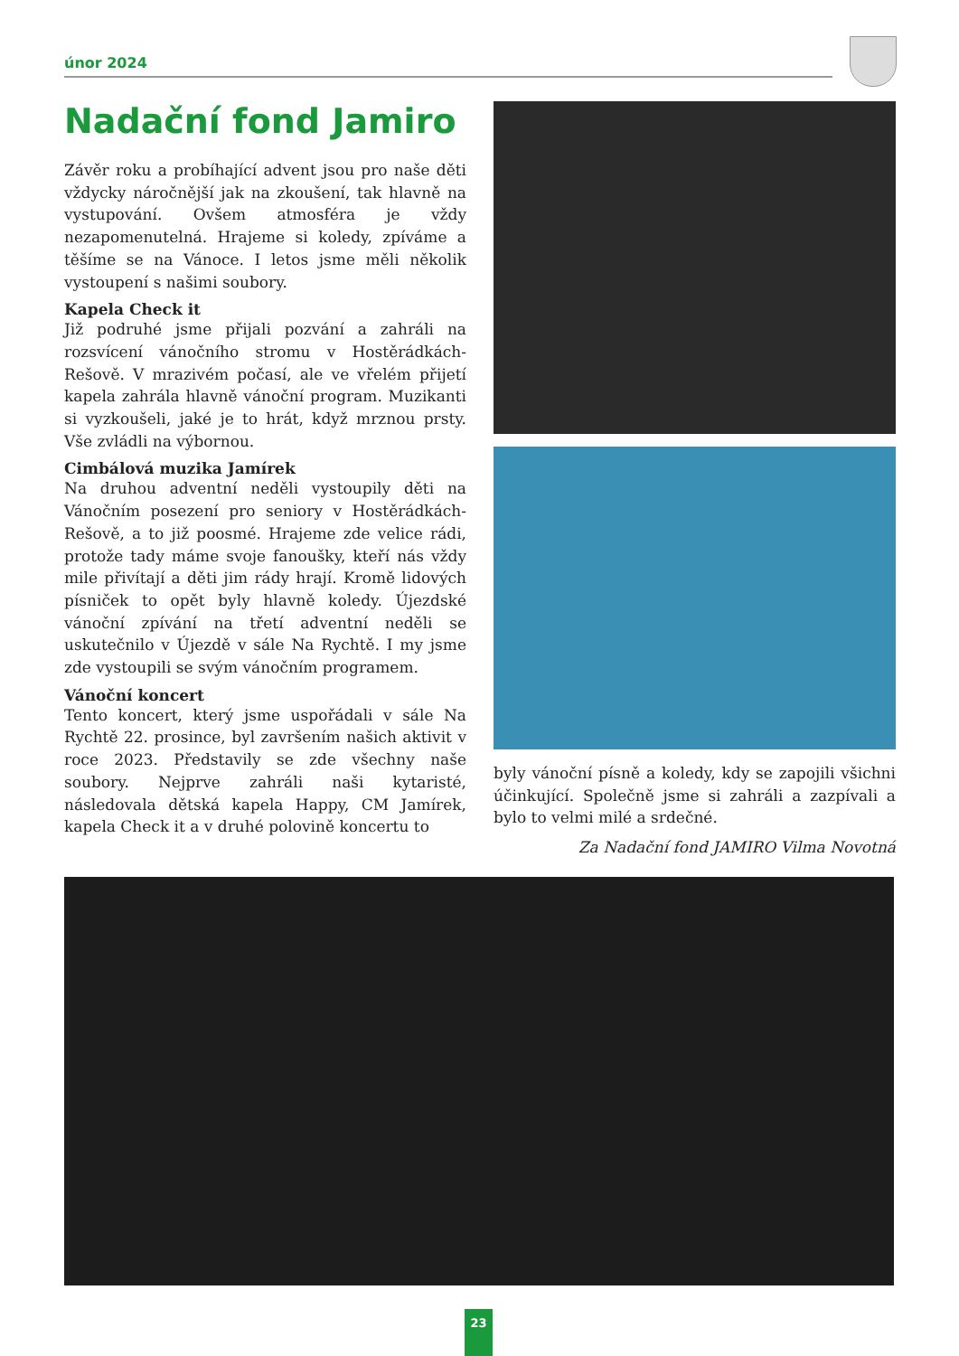únor 2024
Nadační fond Jamiro
Závěr roku a probíhající advent jsou pro naše děti vždycky náročnější jak na zkoušení, tak hlavně na vystupování. Ovšem atmosféra je vždy nezapomenutelná. Hrajeme si koledy, zpíváme a těšíme se na Vánoce. I letos jsme měli několik vystoupení s našimi soubory.
Kapela Check it
Již podruhé jsme přijali pozvání a zahráli na rozsvícení vánočního stromu v Hostěrádkách-Rešově. V mrazivém počasí, ale ve vřelém přijetí kapela zahrála hlavně vánoční program. Muzikanti si vyzkoušeli, jaké je to hrát, když mrznou prsty. Vše zvládli na výbornou.
Cimbálová muzika Jamírek
Na druhou adventní neděli vystoupily děti na Vánočním posezení pro seniory v Hostěrádkách-Rešově, a to již poosmé. Hrajeme zde velice rádi, protože tady máme svoje fanoušky, kteří nás vždy mile přivítají a děti jim rády hrají. Kromě lidových písniček to opět byly hlavně koledy. Újezdské vánoční zpívání na třetí adventní neděli se uskutečnilo v Újezdě v sále Na Rychtě. I my jsme zde vystoupili se svým vánočním programem.
Vánoční koncert
Tento koncert, který jsme uspořádali v sále Na Rychtě 22. prosince, byl završením našich aktivit v roce 2023. Představily se zde všechny naše soubory. Nejprve zahráli naši kytaristé, následovala dětská kapela Happy, CM Jamírek, kapela Check it a v druhé polovině koncertu to
byly vánoční písně a koledy, kdy se zapojili všichni účinkující. Společně jsme si zahráli a zazpívali a bylo to velmi milé a srdečné.
Za Nadační fond JAMIRO Vilma Novotná
23